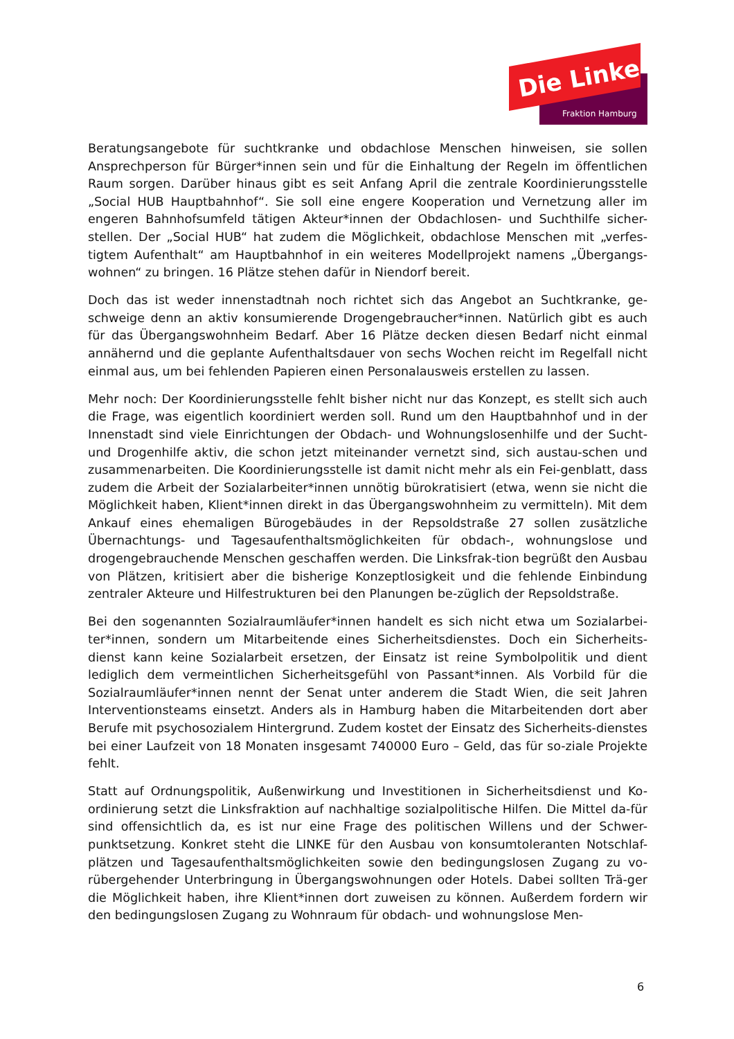Die Linke
Fraktion Hamburg
Beratungsangebote für suchtkranke und obdachlose Menschen hinweisen, sie sollen Ansprechperson für Bürger*innen sein und für die Einhaltung der Regeln im öffentlichen Raum sorgen. Darüber hinaus gibt es seit Anfang April die zentrale Koordinierungsstelle „Social HUB Hauptbahnhof“. Sie soll eine engere Kooperation und Vernetzung aller im engeren Bahnhofsumfeld tätigen Akteur*innen der Obdachlosen- und Suchthilfe sicher-stellen. Der „Social HUB“ hat zudem die Möglichkeit, obdachlose Menschen mit „verfes-tigtem Aufenthalt“ am Hauptbahnhof in ein weiteres Modellprojekt namens „Übergangs-wohnen“ zu bringen. 16 Plätze stehen dafür in Niendorf bereit.
Doch das ist weder innenstadtnah noch richtet sich das Angebot an Suchtkranke, ge-schweige denn an aktiv konsumierende Drogengebraucher*innen. Natürlich gibt es auch für das Übergangswohnheim Bedarf. Aber 16 Plätze decken diesen Bedarf nicht einmal annähernd und die geplante Aufenthaltsdauer von sechs Wochen reicht im Regelfall nicht einmal aus, um bei fehlenden Papieren einen Personalausweis erstellen zu lassen.
Mehr noch: Der Koordinierungsstelle fehlt bisher nicht nur das Konzept, es stellt sich auch die Frage, was eigentlich koordiniert werden soll. Rund um den Hauptbahnhof und in der Innenstadt sind viele Einrichtungen der Obdach- und Wohnungslosenhilfe und der Sucht- und Drogenhilfe aktiv, die schon jetzt miteinander vernetzt sind, sich austau-schen und zusammenarbeiten. Die Koordinierungsstelle ist damit nicht mehr als ein Fei-genblatt, dass zudem die Arbeit der Sozialarbeiter*innen unnötig bürokratisiert (etwa, wenn sie nicht die Möglichkeit haben, Klient*innen direkt in das Übergangswohnheim zu vermitteln). Mit dem Ankauf eines ehemaligen Bürogebäudes in der Repsoldstraße 27 sollen zusätzliche Übernachtungs- und Tagesaufenthaltsmöglichkeiten für obdach-, wohnungslose und drogengebrauchende Menschen geschaffen werden. Die Linksfrak-tion begrüßt den Ausbau von Plätzen, kritisiert aber die bisherige Konzeptlosigkeit und die fehlende Einbindung zentraler Akteure und Hilfestrukturen bei den Planungen be-züglich der Repsoldstraße.
Bei den sogenannten Sozialraumläufer*innen handelt es sich nicht etwa um Sozialarbei-ter*innen, sondern um Mitarbeitende eines Sicherheitsdienstes. Doch ein Sicherheits-dienst kann keine Sozialarbeit ersetzen, der Einsatz ist reine Symbolpolitik und dient lediglich dem vermeintlichen Sicherheitsgefühl von Passant*innen. Als Vorbild für die Sozialraumläufer*innen nennt der Senat unter anderem die Stadt Wien, die seit Jahren Interventionsteams einsetzt. Anders als in Hamburg haben die Mitarbeitenden dort aber Berufe mit psychosozialem Hintergrund. Zudem kostet der Einsatz des Sicherheits-dienstes bei einer Laufzeit von 18 Monaten insgesamt 740000 Euro – Geld, das für so-ziale Projekte fehlt.
Statt auf Ordnungspolitik, Außenwirkung und Investitionen in Sicherheitsdienst und Ko-ordinierung setzt die Linksfraktion auf nachhaltige sozialpolitische Hilfen. Die Mittel da-für sind offensichtlich da, es ist nur eine Frage des politischen Willens und der Schwer-punktsetzung. Konkret steht die LINKE für den Ausbau von konsumtoleranten Notschlaf-plätzen und Tagesaufenthaltsmöglichkeiten sowie den bedingungslosen Zugang zu vo-rübergehender Unterbringung in Übergangswohnungen oder Hotels. Dabei sollten Trä-ger die Möglichkeit haben, ihre Klient*innen dort zuweisen zu können. Außerdem fordern wir den bedingungslosen Zugang zu Wohnraum für obdach- und wohnungslose Men-
6